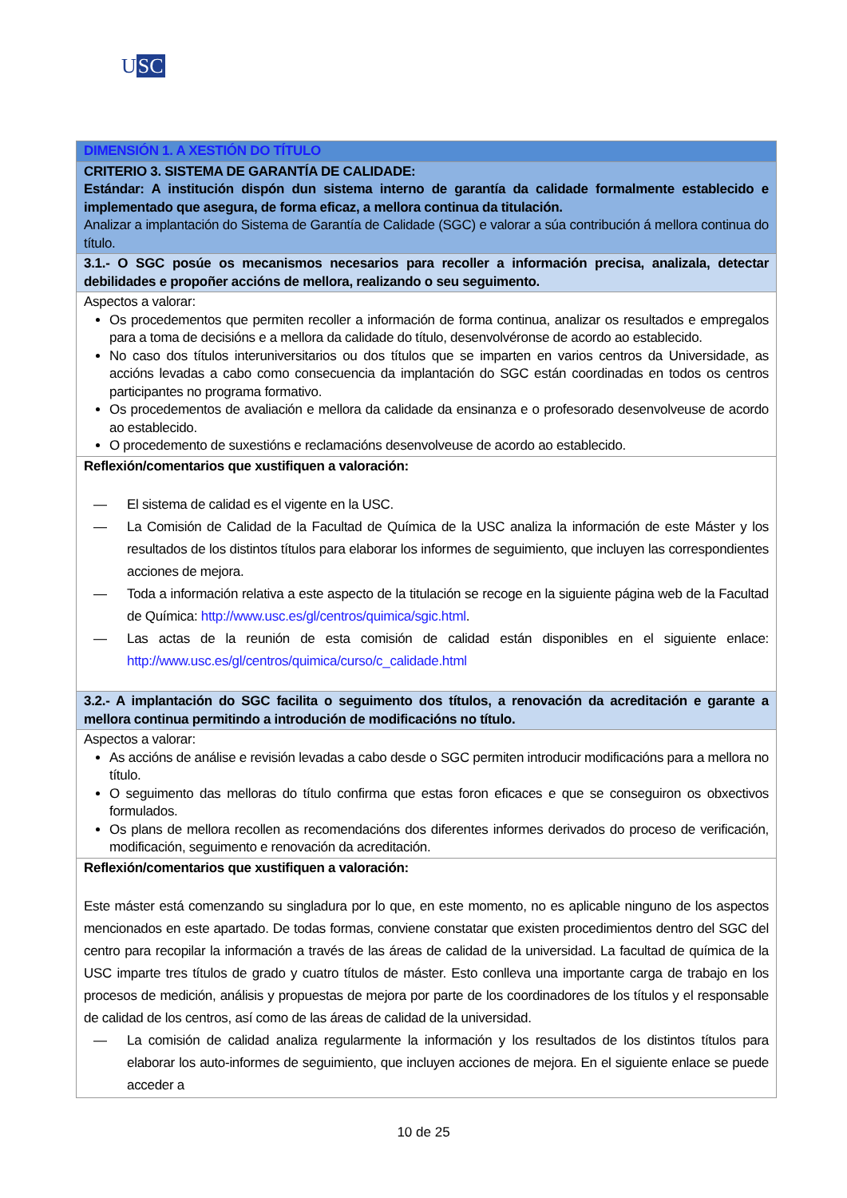USC
| DIMENSIÓN 1. A XESTIÓN DO TÍTULO |
| CRITERIO 3. SISTEMA DE GARANTÍA DE CALIDADE: Estándar: A institución dispón dun sistema interno de garantía da calidade formalmente establecido e implementado que asegura, de forma eficaz, a mellora continua da titulación. Analizar a implantación do Sistema de Garantía de Calidade (SGC) e valorar a súa contribución á mellora continua do título. |
| 3.1.- O SGC posúe os mecanismos necesarios para recoller a información precisa, analizala, detectar debilidades e propoñer accións de mellora, realizando o seu seguimento. |
| Aspectos a valorar: Os procedementos que permiten recoller a información de forma continua, analizar os resultados e empregalos para a toma de decisións e a mellora da calidade do título, desenvolvéronse de acordo ao establecido. No caso dos títulos interuniversitarios ou dos títulos que se imparten en varios centros da Universidade, as accións levadas a cabo como consecuencia da implantación do SGC están coordinadas en todos os centros participantes no programa formativo. Os procedementos de avaliación e mellora da calidade da ensinanza e o profesorado desenvolveuse de acordo ao establecido. O procedemento de suxestións e reclamacións desenvolveuse de acordo ao establecido. |
| Reflexión/comentarios que xustifiquen a valoración: — El sistema de calidad es el vigente en la USC. — La Comisión de Calidad de la Facultad de Química de la USC analiza la información de este Máster y los resultados de los distintos títulos para elaborar los informes de seguimiento, que incluyen las correspondientes acciones de mejora. — Toda a información relativa a este aspecto de la titulación se recoge en la siguiente página web de la Facultad de Química: http://www.usc.es/gl/centros/quimica/sgic.html . — Las actas de la reunión de esta comisión de calidad están disponibles en el siguiente enlace: http://www.usc.es/gl/centros/quimica/curso/c_calidade.html |
| 3.2.- A implantación do SGC facilita o seguimento dos títulos, a renovación da acreditación e garante a mellora continua permitindo a introdución de modificacións no título. |
| Aspectos a valorar: As accións de análise e revisión levadas a cabo desde o SGC permiten introducir modificacións para a mellora no título. O seguimento das melloras do título confirma que estas foron eficaces e que se conseguiron os obxectivos formulados. Os plans de mellora recollen as recomendacións dos diferentes informes derivados do proceso de verificación, modificación, seguimento e renovación da acreditación. |
| Reflexión/comentarios que xustifiquen a valoración: Este máster está comenzando su singladura por lo que, en este momento, no es aplicable ninguno de los aspectos mencionados en este apartado. De todas formas, conviene constatar que existen procedimientos dentro del SGC del centro para recopilar la información a través de las áreas de calidad de la universidad. La facultad de química de la USC imparte tres títulos de grado y cuatro títulos de máster. Esto conlleva una importante carga de trabajo en los procesos de medición, análisis y propuestas de mejora por parte de los coordinadores de los títulos y el responsable de calidad de los centros, así como de las áreas de calidad de la universidad. — La comisión de calidad analiza regularmente la información y los resultados de los distintos títulos para elaborar los auto-informes de seguimiento, que incluyen acciones de mejora. En el siguiente enlace se puede acceder a |
10 de 25